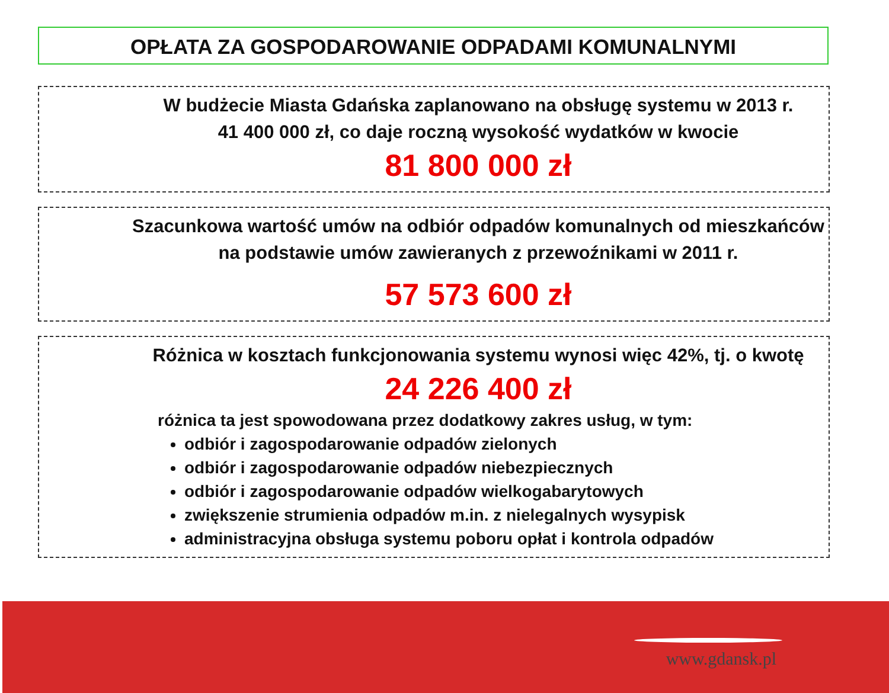OPŁATA ZA GOSPODAROWANIE ODPADAMI KOMUNALNYMI
W budżecie Miasta Gdańska zaplanowano na obsługę systemu w 2013 r.
41 400 000 zł, co daje roczną wysokość wydatków w kwocie
81 800 000 zł
Szacunkowa wartość umów na odbiór odpadów komunalnych od mieszkańców na podstawie umów zawieranych z przewoźnikami w 2011 r.
57 573 600 zł
Różnica w kosztach funkcjonowania systemu wynosi więc 42%, tj. o kwotę
24 226 400 zł
różnica ta jest spowodowana przez dodatkowy zakres usług, w tym:
odbiór i zagospodarowanie odpadów zielonych
odbiór i zagospodarowanie odpadów niebezpiecznych
odbiór i zagospodarowanie odpadów wielkogabarytowych
zwiększenie strumienia odpadów m.in. z nielegalnych wysypisk
administracyjna obsługa systemu poboru opłat i kontrola odpadów
www.gdansk.pl